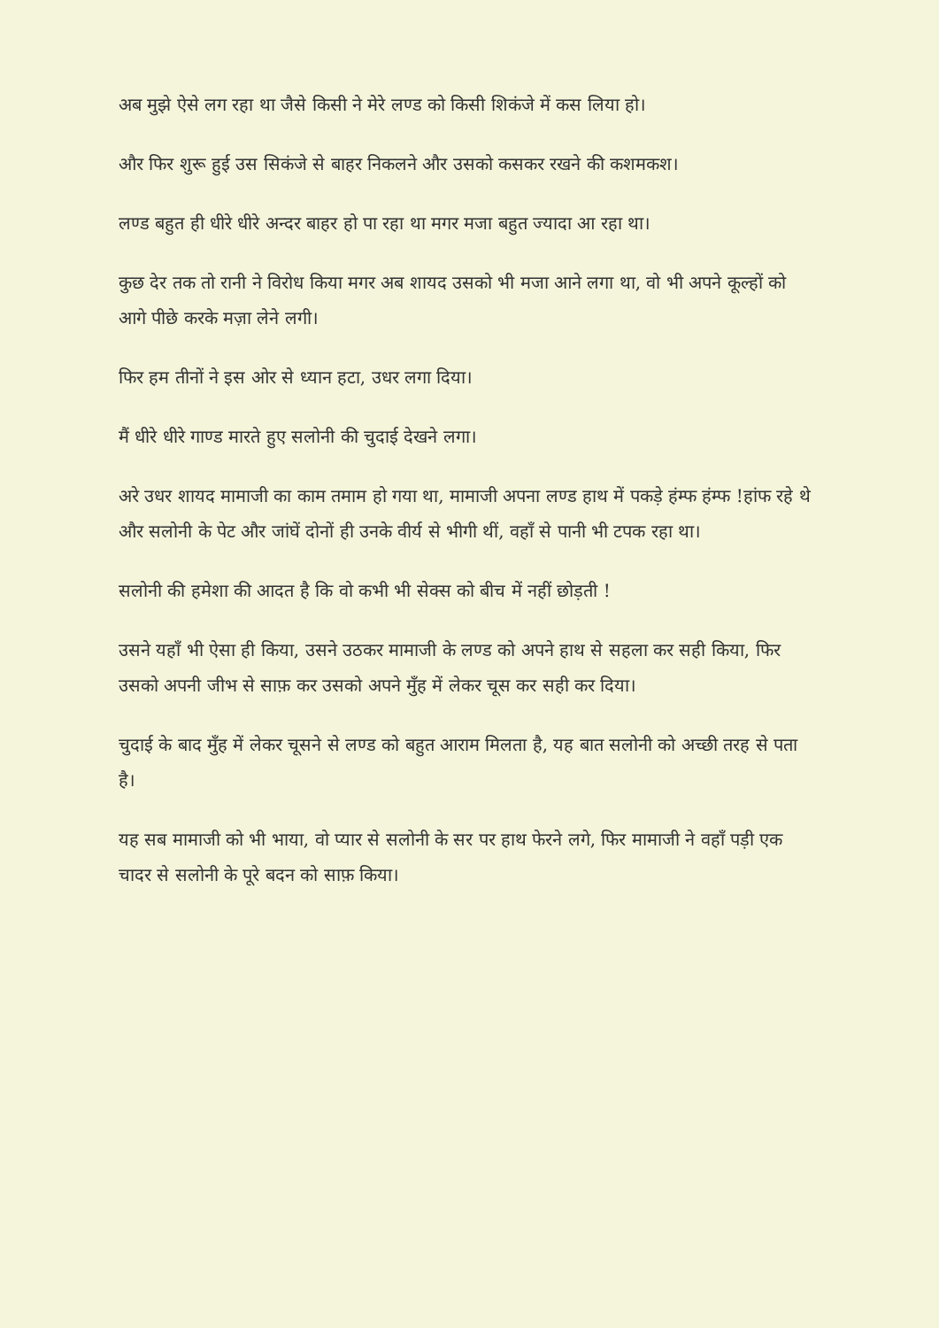अब मुझे ऐसे लग रहा था जैसे किसी ने मेरे लण्ड को किसी शिकंजे में कस लिया हो।
और फिर शुरू हुई उस सिकंजे से बाहर निकलने और उसको कसकर रखने की कशमकश।
लण्ड बहुत ही धीरे धीरे अन्दर बाहर हो पा रहा था मगर मजा बहुत ज्यादा आ रहा था।
कुछ देर तक तो रानी ने विरोध किया मगर अब शायद उसको भी मजा आने लगा था, वो भी अपने कूल्हों को आगे पीछे करके मज़ा लेने लगी।
फिर हम तीनों ने इस ओर से ध्यान हटा, उधर लगा दिया।
मैं धीरे धीरे गाण्ड मारते हुए सलोनी की चुदाई देखने लगा।
अरे उधर शायद मामाजी का काम तमाम हो गया था, मामाजी अपना लण्ड हाथ में पकड़े हंम्फ हंम्फ !हांफ रहे थे और सलोनी के पेट और जांघें दोनों ही उनके वीर्य से भीगी थीं, वहाँ से पानी भी टपक रहा था।
सलोनी की हमेशा की आदत है कि वो कभी भी सेक्स को बीच में नहीं छोड़ती !
उसने यहाँ भी ऐसा ही किया, उसने उठकर मामाजी के लण्ड को अपने हाथ से सहला कर सही किया, फिर उसको अपनी जीभ से साफ़ कर उसको अपने मुँह में लेकर चूस कर सही कर दिया।
चुदाई के बाद मुँह में लेकर चूसने से लण्ड को बहुत आराम मिलता है, यह बात सलोनी को अच्छी तरह से पता है।
यह सब मामाजी को भी भाया, वो प्यार से सलोनी के सर पर हाथ फेरने लगे, फिर मामाजी ने वहाँ पड़ी एक चादर से सलोनी के पूरे बदन को साफ़ किया।